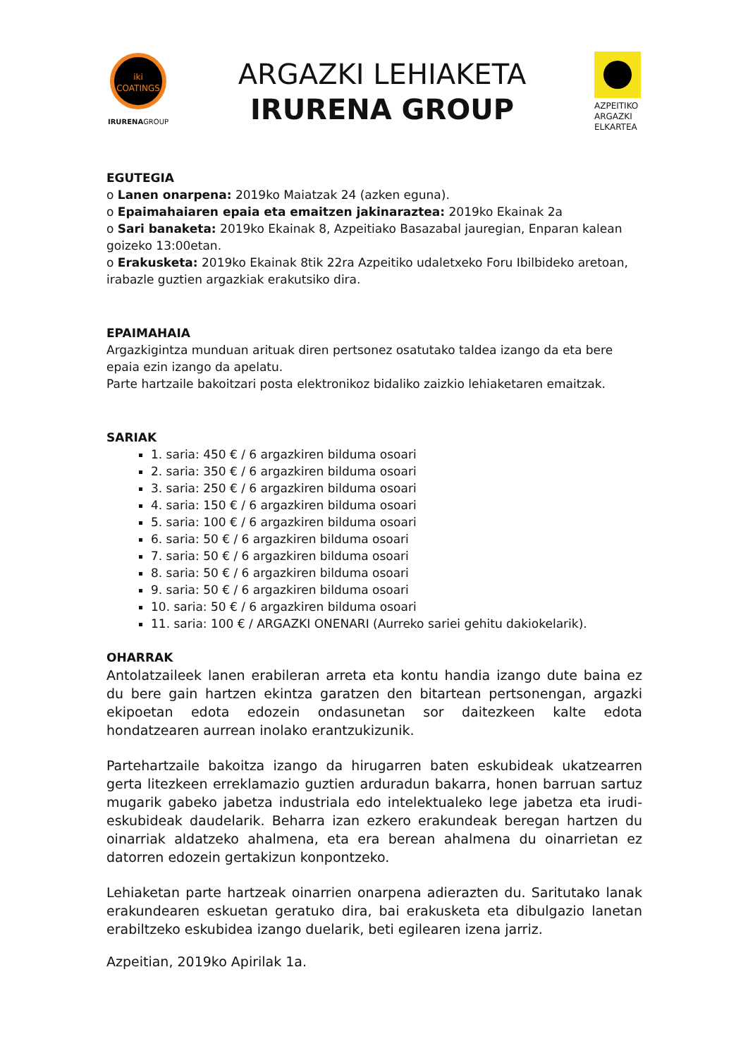iki
COATINGS
IRURENAGROUP
ARGAZKI LEHIAKETA
IRURENA GROUP
AZPEITIKO ARGAZKI ELKARTEA
EGUTEGIA
o Lanen onarpena: 2019ko Maiatzak 24 (azken eguna).
o Epaimahaiaren epaia eta emaitzen jakinaraztea: 2019ko Ekainak 2a
o Sari banaketa: 2019ko Ekainak 8, Azpeitiako Basazabal jauregian, Enparan kalean goizeko 13:00etan.
o Erakusketa: 2019ko Ekainak 8tik 22ra Azpeitiko udaletxeko Foru Ibilbideko aretoan, irabazle guztien argazkiak erakutsiko dira.
EPAIMAHAIA
Argazkigintza munduan arituak diren pertsonez osatutako taldea izango da eta bere epaia ezin izango da apelatu.
Parte hartzaile bakoitzari posta elektronikoz bidaliko zaizkio lehiaketaren emaitzak.
SARIAK
1. saria: 450 € / 6 argazkiren bilduma osoari
2. saria: 350 € / 6 argazkiren bilduma osoari
3. saria: 250 € / 6 argazkiren bilduma osoari
4. saria: 150 € / 6 argazkiren bilduma osoari
5. saria: 100 € / 6 argazkiren bilduma osoari
6. saria: 50 € / 6 argazkiren bilduma osoari
7. saria: 50 € / 6 argazkiren bilduma osoari
8. saria: 50 € / 6 argazkiren bilduma osoari
9. saria: 50 € / 6 argazkiren bilduma osoari
10. saria: 50 € / 6 argazkiren bilduma osoari
11. saria: 100 € / ARGAZKI ONENARI (Aurreko sariei gehitu dakiokelarik).
OHARRAK
Antolatzaileek lanen erabileran arreta eta kontu handia izango dute baina ez du bere gain hartzen ekintza garatzen den bitartean pertsonengan, argazki ekipoetan edota edozein ondasunetan sor daitezkeen kalte edota hondatzearen aurrean inolako erantzukizunik.
Partehartzaile bakoitza izango da hirugarren baten eskubideak ukatzearren gerta litezkeen erreklamazio guztien arduradun bakarra, honen barruan sartuz mugarik gabeko jabetza industriala edo intelektualeko lege jabetza eta irudi-eskubideak daudelarik. Beharra izan ezkero erakundeak beregan hartzen du oinarriak aldatzeko ahalmena, eta era berean ahalmena du oinarrietan ez datorren edozein gertakizun konpontzeko.
Lehiaketan parte hartzeak oinarrien onarpena adierazten du. Saritutako lanak erakundearen eskuetan geratuko dira, bai erakusketa eta dibulgazio lanetan erabiltzeko eskubidea izango duelarik, beti egilearen izena jarriz.
Azpeitian, 2019ko Apirilak 1a.